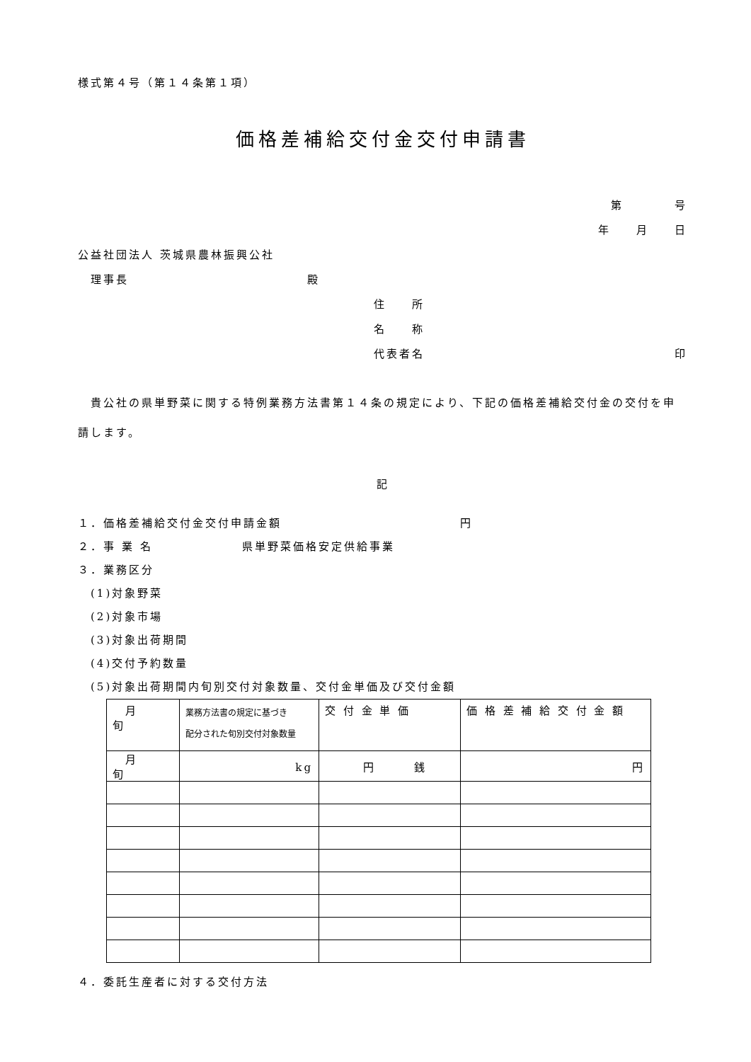様式第４号（第１４条第１項）
価格差補給交付金交付申請書
第　　　　号
年　　月　　日
公益社団法人 茨城県農林振興公社
　理事長　　　　　　　　　　　　　　殿
住　　所
名　　称
代表者名 印
　貴公社の県単野菜に関する特例業務方法書第１４条の規定により、下記の価格差補給交付金の交付を申請します。
記
１．価格差補給交付金交付申請金額　　　　　　　　　　　　　　円
２．事 業 名　　　　　　　県単野菜価格安定供給事業
３．業務区分
　(1)対象野菜
　(2)対象市場
　(3)対象出荷期間
　(4)交付予約数量
　(5)対象出荷期間内旬別交付対象数量、交付金単価及び交付金額
| 月 旬 | 業務方法書の規定に基づき 配分された旬別交付対象数量 | 交 付 金 単 価 | 価 格 差 補 給 交 付 金 額 |
| 月 旬 | kg | 円 銭 | 円 |
４．委託生産者に対する交付方法